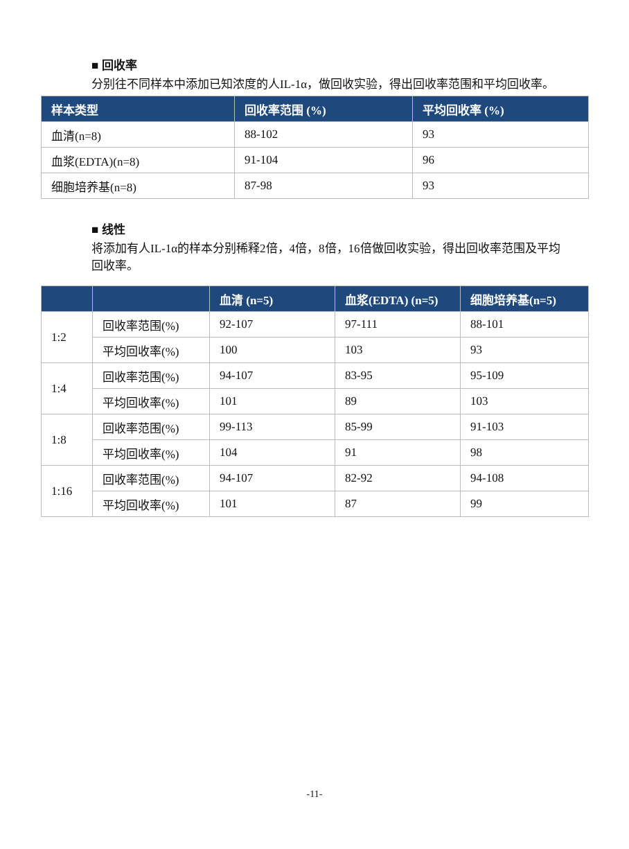■ 回收率
分别往不同样本中添加已知浓度的人IL-1α，做回收实验，得出回收率范围和平均回收率。
| 样本类型 | 回收率范围 (%) | 平均回收率 (%) |
| --- | --- | --- |
| 血清(n=8) | 88-102 | 93 |
| 血浆(EDTA)(n=8) | 91-104 | 96 |
| 细胞培养基(n=8) | 87-98 | 93 |
■ 线性
将添加有人IL-1α的样本分别稀释2倍，4倍，8倍，16倍做回收实验，得出回收率范围及平均回收率。
| | | 血清 (n=5) | 血浆(EDTA) (n=5) | 细胞培养基(n=5) |
| --- | --- | --- | --- | --- |
| 1:2 | 回收率范围(%) | 92-107 | 97-111 | 88-101 |
| | 平均回收率(%) | 100 | 103 | 93 |
| 1:4 | 回收率范围(%) | 94-107 | 83-95 | 95-109 |
| | 平均回收率(%) | 101 | 89 | 103 |
| 1:8 | 回收率范围(%) | 99-113 | 85-99 | 91-103 |
| | 平均回收率(%) | 104 | 91 | 98 |
| 1:16 | 回收率范围(%) | 94-107 | 82-92 | 94-108 |
| | 平均回收率(%) | 101 | 87 | 99 |
-11-